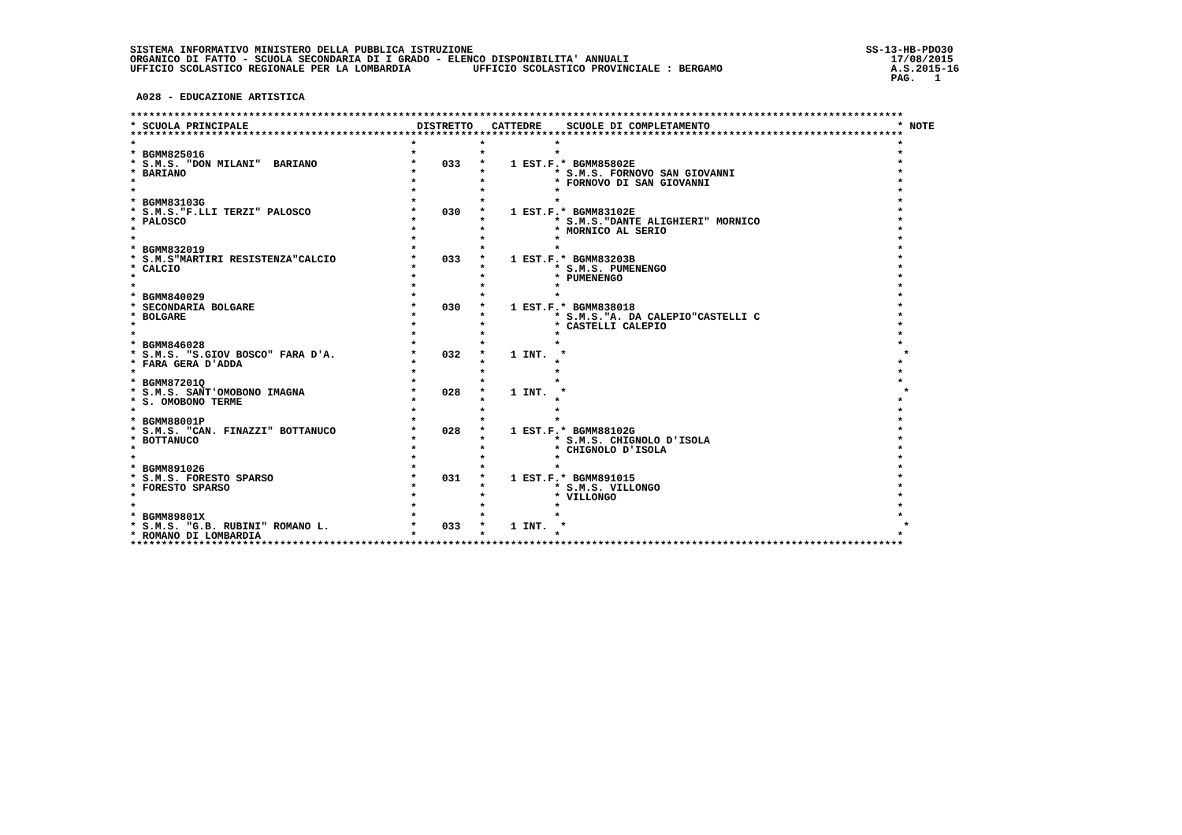SISTEMA INFORMATIVO MINISTERO DELLA PUBBLICA ISTRUZIONE                                                               SS-13-HB-PDO30
ORGANICO DI FATTO - SCUOLA SECONDARIA DI I GRADO - ELENCO DISPONIBILITA' ANNUALI                                          17/08/2015
UFFICIO SCOLASTICO REGIONALE PER LA LOMBARDIA          UFFICIO SCOLASTICO PROVINCIALE : BERGAMO                           A.S.2015-16
                                                                                                                          PAG.   1

 A028 - EDUCAZIONE ARTISTICA

****************************************************************************************************************************
* SCUOLA PRINCIPALE                           DISTRETTO   CATTEDRE    SCUOLE DI COMPLETAMENTO                              * NOTE
****************************************************************************************************************************
*                                            *          *           *                                                      *
* BGMM825016                                 *          *           *                                                      *
* S.M.S. "DON MILANI"  BARIANO               *    033   *    1 EST.F.* BGMM85802E                                          *
* BARIANO                                    *          *           * S.M.S. FORNOVO SAN GIOVANNI                          *
*                                            *          *           * FORNOVO DI SAN GIOVANNI                              *
*                                            *          *           *                                                      *
* BGMM83103G                                 *          *           *                                                      *
* S.M.S."F.LLI TERZI" PALOSCO                *    030   *    1 EST.F.* BGMM83102E                                          *
* PALOSCO                                    *          *           * S.M.S."DANTE ALIGHIERI" MORNICO                      *
*                                            *          *           * MORNICO AL SERIO                                     *
*                                            *          *           *                                                      *
* BGMM832019                                 *          *           *                                                      *
* S.M.S"MARTIRI RESISTENZA"CALCIO            *    033   *    1 EST.F.* BGMM83203B                                          *
* CALCIO                                     *          *           * S.M.S. PUMENENGO                                     *
*                                            *          *           * PUMENENGO                                            *
*                                            *          *           *                                                      *
* BGMM840029                                 *          *           *                                                      *
* SECONDARIA BOLGARE                         *    030   *    1 EST.F.* BGMM838018                                          *
* BOLGARE                                    *          *           * S.M.S."A. DA CALEPIO"CASTELLI C                      *
*                                            *          *           * CASTELLI CALEPIO                                     *
*                                            *          *           *                                                      *
* BGMM846028                                 *          *           *                                                      *
* S.M.S. "S.GIOV BOSCO" FARA D'A.            *    032   *    1 INT.  *                                                      *
* FARA GERA D'ADDA                           *          *           *                                                      *
*                                            *          *           *                                                      *
* BGMM87201Q                                 *          *           *                                                      *
* S.M.S. SANT'OMOBONO IMAGNA                 *    028   *    1 INT.  *                                                      *
* S. OMOBONO TERME                           *          *           *                                                      *
*                                            *          *           *                                                      *
* BGMM88001P                                 *          *           *                                                      *
* S.M.S. "CAN. FINAZZI" BOTTANUCO            *    028   *    1 EST.F.* BGMM88102G                                          *
* BOTTANUCO                                  *          *           * S.M.S. CHIGNOLO D'ISOLA                              *
*                                            *          *           * CHIGNOLO D'ISOLA                                     *
*                                            *          *           *                                                      *
* BGMM891026                                 *          *           *                                                      *
* S.M.S. FORESTO SPARSO                      *    031   *    1 EST.F.* BGMM891015                                          *
* FORESTO SPARSO                             *          *           * S.M.S. VILLONGO                                      *
*                                            *          *           * VILLONGO                                             *
*                                            *          *           *                                                      *
* BGMM89801X                                 *          *           *                                                      *
* S.M.S. "G.B. RUBINI" ROMANO L.             *    033   *    1 INT.  *                                                      *
* ROMANO DI LOMBARDIA                        *          *           *                                                      *
****************************************************************************************************************************